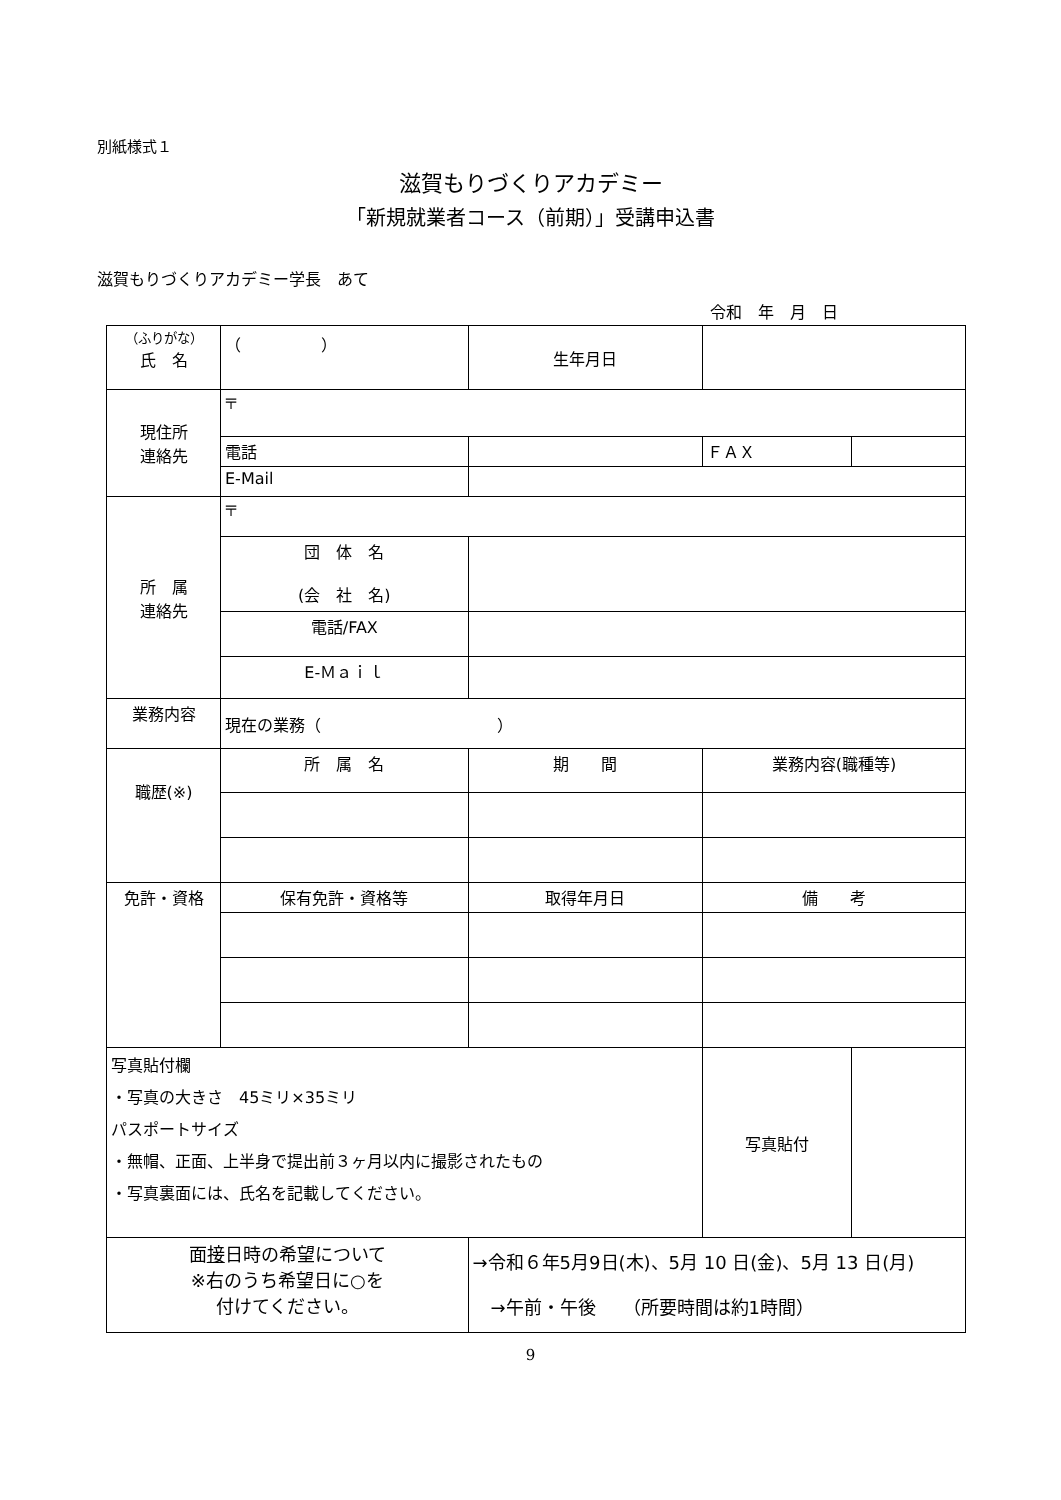別紙様式１
滋賀もりづくりアカデミー
「新規就業者コース（前期）」受講申込書
滋賀もりづくりアカデミー学長　あて
令和　年　月　日
| （ふりがな） 氏 名 | （ ） | | 生年月日 | | | |
| 現住所 連絡先 | 〒 | | | | | |
| | 電話 | | | | ＦＡＸ | |
| | E-Mail | | | | | |
| 所 属 連絡先 | 〒 | | | | | |
| | 団 体 名 (会 社 名) | | | | | |
| | 電話/FAX | | | | | |
| | E-Ｍａｉｌ | | | | | |
| 業務内容 | 現在の業務（ ） | | | | | |
| 職歴(※) | 所 属 名 | | | 期 間 | 業務内容(職種等) | |
| 免許・資格 | 保有免許・資格等 | | | 取得年月日 | 備 考 | |
| 写真貼付欄 ・写真の大きさ 45ミリ×35ミリ パスポートサイズ ・無帽、正面、上半身で提出前３ヶ月以内に撮影されたもの ・写真裏面には、氏名を記載してください。 | | | | | 写真貼付 | |
| 面 接 日時の希望について ※右のうち希望日に○を 付けてください。 | | →令和６年5月9日(木)、5月 10 日(金)、5月 13 日(月) →午前・午後 （所要時間は約1時間） | | | | |
9